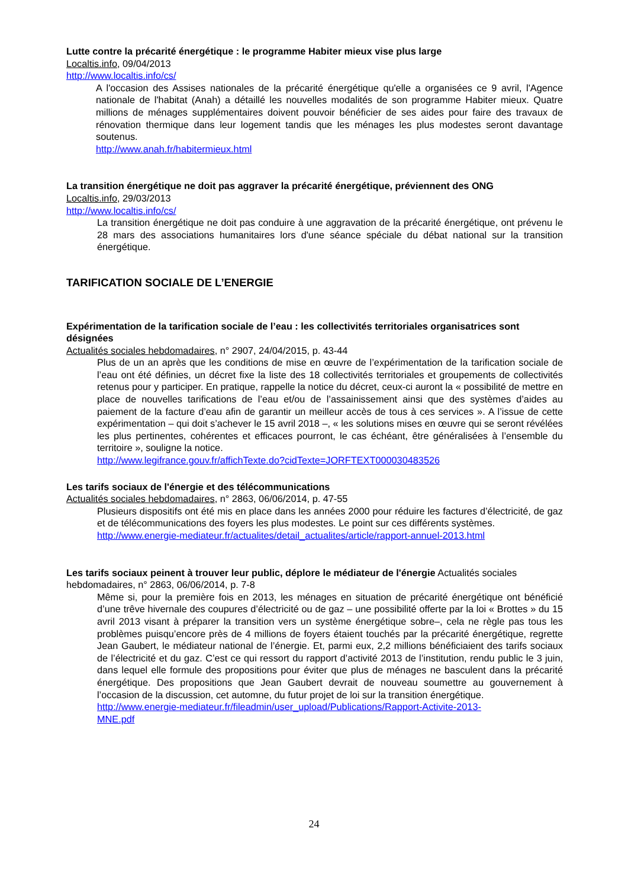Lutte contre la précarité énergétique : le programme Habiter mieux vise plus large
Localtis.info, 09/04/2013
http://www.localtis.info/cs/
A l'occasion des Assises nationales de la précarité énergétique qu'elle a organisées ce 9 avril, l'Agence nationale de l'habitat (Anah) a détaillé les nouvelles modalités de son programme Habiter mieux. Quatre millions de ménages supplémentaires doivent pouvoir bénéficier de ses aides pour faire des travaux de rénovation thermique dans leur logement tandis que les ménages les plus modestes seront davantage soutenus.
http://www.anah.fr/habitermieux.html
La transition énergétique ne doit pas aggraver la précarité énergétique, préviennent des ONG
Localtis.info, 29/03/2013
http://www.localtis.info/cs/
La transition énergétique ne doit pas conduire à une aggravation de la précarité énergétique, ont prévenu le 28 mars des associations humanitaires lors d'une séance spéciale du débat national sur la transition énergétique.
TARIFICATION SOCIALE DE L’ENERGIE
Expérimentation de la tarification sociale de l’eau : les collectivités territoriales organisatrices sont désignées
Actualités sociales hebdomadaires, n° 2907, 24/04/2015, p. 43-44
Plus de un an après que les conditions de mise en œuvre de l’expérimentation de la tarification sociale de l’eau ont été définies, un décret fixe la liste des 18 collectivités territoriales et groupements de collectivités retenus pour y participer. En pratique, rappelle la notice du décret, ceux-ci auront la « possibilité de mettre en place de nouvelles tarifications de l’eau et/ou de l’assainissement ainsi que des systèmes d’aides au paiement de la facture d’eau afin de garantir un meilleur accès de tous à ces services ». A l’issue de cette expérimentation – qui doit s’achever le 15 avril 2018 –, « les solutions mises en œuvre qui se seront révélées les plus pertinentes, cohérentes et efficaces pourront, le cas échéant, être généralisées à l’ensemble du territoire », souligne la notice.
http://www.legifrance.gouv.fr/affichTexte.do?cidTexte=JORFTEXT000030483526
Les tarifs sociaux de l'énergie et des télécommunications
Actualités sociales hebdomadaires, n° 2863, 06/06/2014, p. 47-55
Plusieurs dispositifs ont été mis en place dans les années 2000 pour réduire les factures d’électricité, de gaz et de télécommunications des foyers les plus modestes. Le point sur ces différents systèmes.
http://www.energie-mediateur.fr/actualites/detail_actualites/article/rapport-annuel-2013.html
Les tarifs sociaux peinent à trouver leur public, déplore le médiateur de l'énergie Actualités sociales hebdomadaires, n° 2863, 06/06/2014, p. 7-8
Même si, pour la première fois en 2013, les ménages en situation de précarité énergétique ont bénéficié d’une trêve hivernale des coupures d’électricité ou de gaz – une possibilité offerte par la loi « Brottes » du 15 avril 2013 visant à préparer la transition vers un système énergétique sobre–, cela ne règle pas tous les problèmes puisqu’encore près de 4 millions de foyers étaient touchés par la précarité énergétique, regrette Jean Gaubert, le médiateur national de l’énergie. Et, parmi eux, 2,2 millions bénéficiaient des tarifs sociaux de l’électricité et du gaz. C’est ce qui ressort du rapport d’activité 2013 de l’institution, rendu public le 3 juin, dans lequel elle formule des propositions pour éviter que plus de ménages ne basculent dans la précarité énergétique. Des propositions que Jean Gaubert devrait de nouveau soumettre au gouvernement à l’occasion de la discussion, cet automne, du futur projet de loi sur la transition énergétique.
http://www.energie-mediateur.fr/fileadmin/user_upload/Publications/Rapport-Activite-2013-
MNE.pdf
24